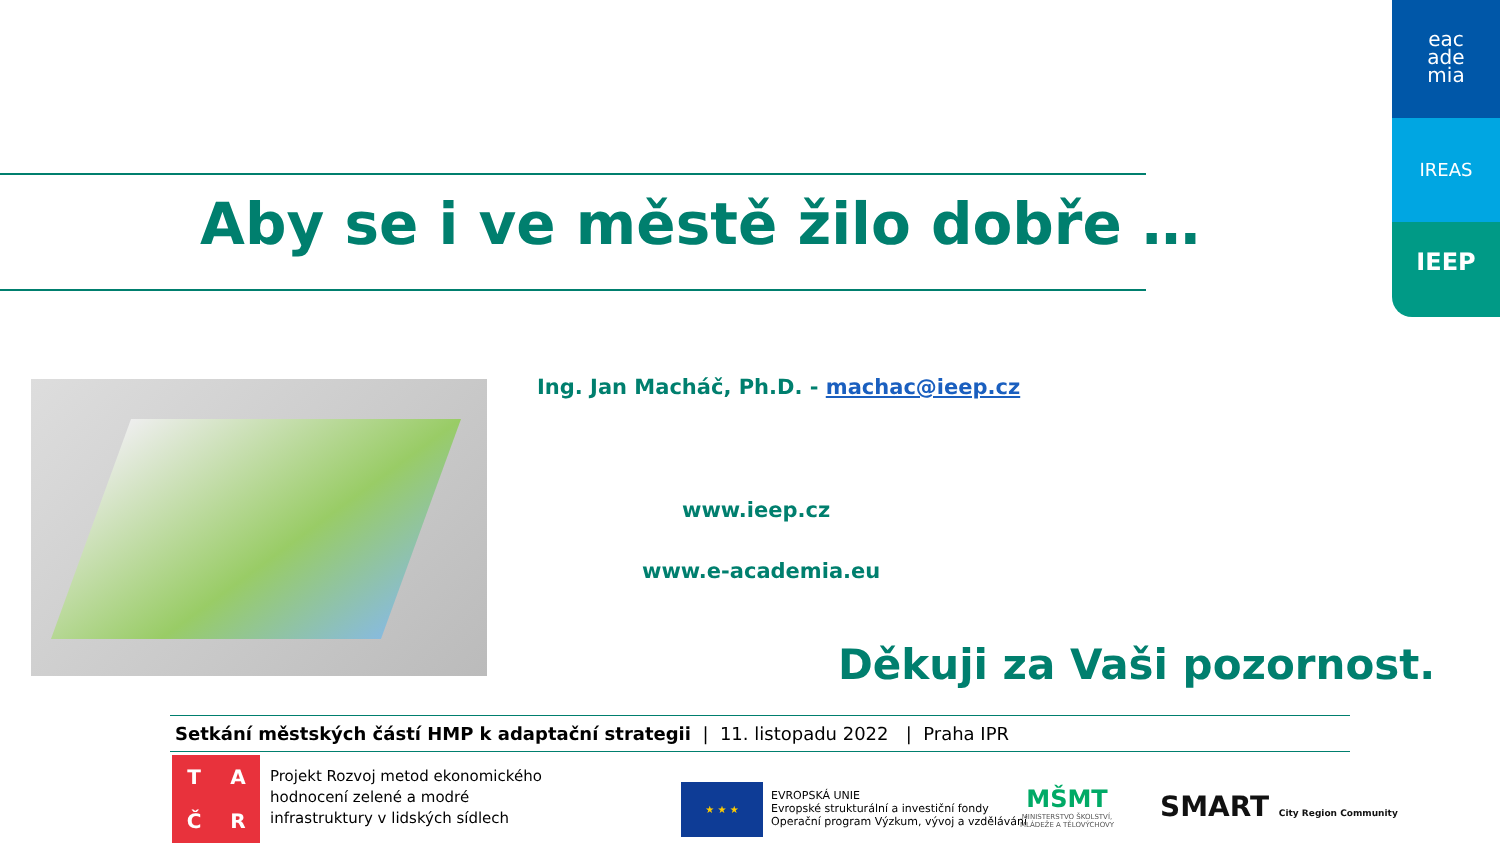eac
ade
mia
IREAS
IEEP
Aby se i ve městě žilo dobře …
Ing. Jan Macháč, Ph.D. - machac@ieep.cz
www.ieep.cz
www.e-academia.eu
Děkuji za Vaši pozornost.
Setkání městských částí HMP k adaptační strategii | 11. listopadu 2022 | Praha IPR
TAČR
Projekt Rozvoj metod ekonomického
hodnocení zelené a modré
infrastruktury v lidských sídlech
★ ★ ★
EVROPSKÁ UNIE
Evropské strukturální a investiční fondy
Operační program Výzkum, vývoj a vzdělávání
MŠMT
MINISTERSTVO ŠKOLSTVÍ,
MLÁDEŽE A TĚLOVÝCHOVY
SMART City Region Community